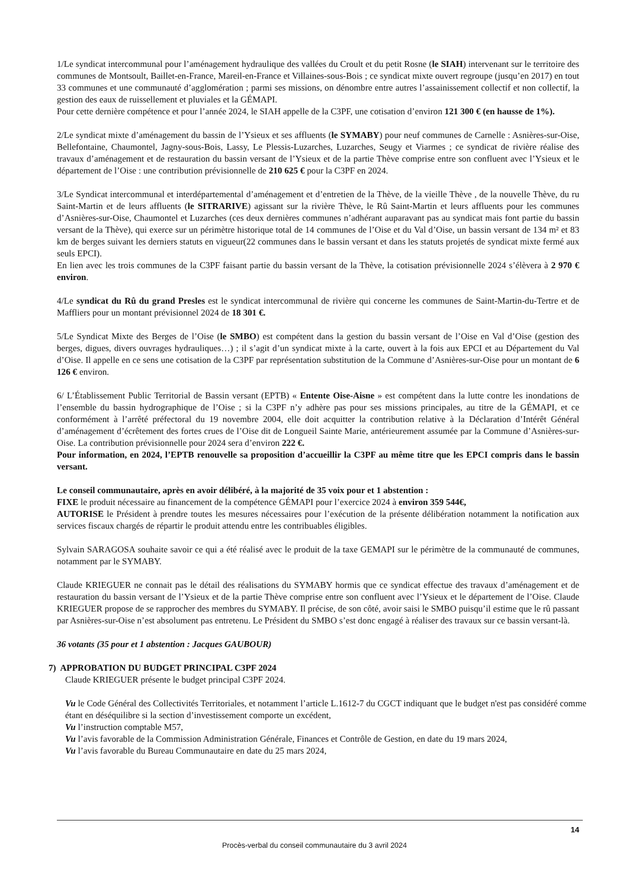1/Le syndicat intercommunal pour l’aménagement hydraulique des vallées du Croult et du petit Rosne (le SIAH) intervenant sur le territoire des communes de Montsoult, Baillet-en-France, Mareil-en-France et Villaines-sous-Bois ; ce syndicat mixte ouvert regroupe (jusqu’en 2017) en tout 33 communes et une communauté d’agglomération ; parmi ses missions, on dénombre entre autres l’assainissement collectif et non collectif, la gestion des eaux de ruissellement et pluviales et la GÉMAPI.
Pour cette dernière compétence et pour l’année 2024, le SIAH appelle de la C3PF, une cotisation d’environ 121 300 € (en hausse de 1%).
2/Le syndicat mixte d’aménagement du bassin de l’Ysieux et ses affluents (le SYMABY) pour neuf communes de Carnelle : Asnières-sur-Oise, Bellefontaine, Chaumontel, Jagny-sous-Bois, Lassy, Le Plessis-Luzarches, Luzarches, Seugy et Viarmes ; ce syndicat de rivière réalise des travaux d’aménagement et de restauration du bassin versant de l’Ysieux et de la partie Thève comprise entre son confluent avec l’Ysieux et le département de l’Oise : une contribution prévisionnelle de 210 625 € pour la C3PF en 2024.
3/Le Syndicat intercommunal et interdépartemental d’aménagement et d’entretien de la Thève, de la vieille Thève , de la nouvelle Thève, du ru Saint-Martin et de leurs affluents (le SITRARIVE) agissant sur la rivière Thève, le Rû Saint-Martin et leurs affluents pour les communes d’Asnières-sur-Oise, Chaumontel et Luzarches (ces deux dernières communes n’adhérant auparavant pas au syndicat mais font partie du bassin versant de la Thève), qui exerce sur un périmètre historique total de 14 communes de l’Oise et du Val d’Oise, un bassin versant de 134 m² et 83 km de berges suivant les derniers statuts en vigueur(22 communes dans le bassin versant et dans les statuts projetés de syndicat mixte fermé aux seuls EPCI).
En lien avec les trois communes de la C3PF faisant partie du bassin versant de la Thève, la cotisation prévisionnelle 2024 s’élèvera à 2 970 € environ.
4/Le syndicat du Rû du grand Presles est le syndicat intercommunal de rivière qui concerne les communes de Saint-Martin-du-Tertre et de Maffliers pour un montant prévisionnel 2024 de 18 301 €.
5/Le Syndicat Mixte des Berges de l’Oise (le SMBO) est compétent dans la gestion du bassin versant de l’Oise en Val d’Oise (gestion des berges, digues, divers ouvrages hydrauliques…) ; il s’agit d’un syndicat mixte à la carte, ouvert à la fois aux EPCI et au Département du Val d’Oise. Il appelle en ce sens une cotisation de la C3PF par représentation substitution de la Commune d’Asnières-sur-Oise pour un montant de 6 126 € environ.
6/ L’Établissement Public Territorial de Bassin versant (EPTB) « Entente Oise-Aisne » est compétent dans la lutte contre les inondations de l’ensemble du bassin hydrographique de l’Oise ; si la C3PF n’y adhère pas pour ses missions principales, au titre de la GÉMAPI, et ce conformément à l’arrêté préfectoral du 19 novembre 2004, elle doit acquitter la contribution relative à la Déclaration d’Intérêt Général d’aménagement d’écrêtement des fortes crues de l’Oise dit de Longueil Sainte Marie, antérieurement assumée par la Commune d’Asnières-sur-Oise. La contribution prévisionnelle pour 2024 sera d’environ 222 €.
Pour information, en 2024, l’EPTB renouvelle sa proposition d’accueillir la C3PF au même titre que les EPCI compris dans le bassin versant.
Le conseil communautaire, après en avoir délibéré, à la majorité de 35 voix pour et 1 abstention :
FIXE le produit nécessaire au financement de la compétence GÉMAPI pour l’exercice 2024 à environ 359 544€,
AUTORISE le Président à prendre toutes les mesures nécessaires pour l’exécution de la présente délibération notamment la notification aux services fiscaux chargés de répartir le produit attendu entre les contribuables éligibles.
Sylvain SARAGOSA souhaite savoir ce qui a été réalisé avec le produit de la taxe GEMAPI sur le périmètre de la communauté de communes, notamment par le SYMABY.
Claude KRIEGUER ne connait pas le détail des réalisations du SYMABY hormis que ce syndicat effectue des travaux d’aménagement et de restauration du bassin versant de l’Ysieux et de la partie Thève comprise entre son confluent avec l’Ysieux et le département de l’Oise. Claude KRIEGUER propose de se rapprocher des membres du SYMABY. Il précise, de son côté, avoir saisi le SMBO puisqu’il estime que le rû passant par Asnières-sur-Oise n’est absolument pas entretenu. Le Président du SMBO s’est donc engagé à réaliser des travaux sur ce bassin versant-là.
36 votants (35 pour et 1 abstention : Jacques GAUBOUR)
7) APPROBATION DU BUDGET PRINCIPAL C3PF 2024
Claude KRIEGUER présente le budget principal C3PF 2024.
Vu le Code Général des Collectivités Territoriales, et notamment l’article L.1612-7 du CGCT indiquant que le budget n'est pas considéré comme étant en déséquilibre si la section d’investissement comporte un excédent,
Vu l’instruction comptable M57,
Vu l’avis favorable de la Commission Administration Générale, Finances et Contrôle de Gestion, en date du 19 mars 2024,
Vu l’avis favorable du Bureau Communautaire en date du 25 mars 2024,
14
Procès-verbal du conseil communautaire du 3 avril 2024